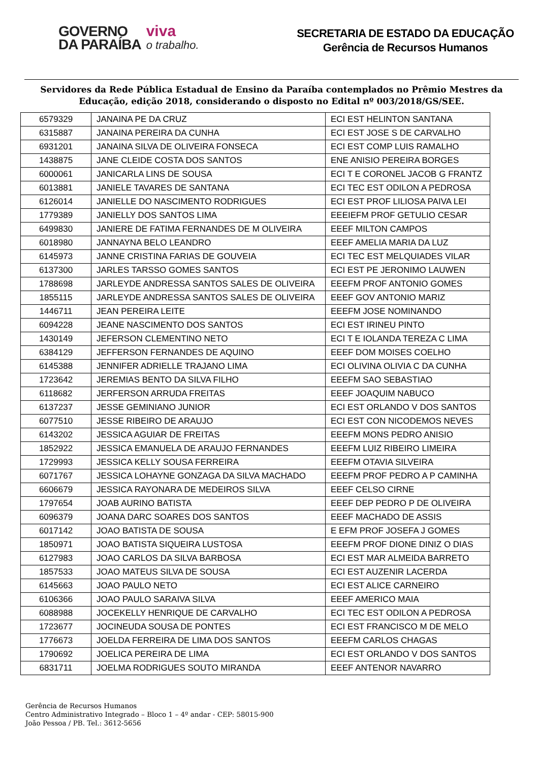GOVERNO
DA PARAÍBA
viva
o trabalho.
SECRETARIA DE ESTADO DA EDUCAÇÃO
Gerência de Recursos Humanos
Servidores da Rede Pública Estadual de Ensino da Paraíba contemplados no Prêmio Mestres da Educação, edição 2018, considerando o disposto no Edital nº 003/2018/GS/SEE.
| 6579329 | JANAINA PE DA CRUZ | ECI EST HELINTON SANTANA |
| 6315887 | JANAINA PEREIRA DA CUNHA | ECI EST JOSE S DE CARVALHO |
| 6931201 | JANAINA SILVA DE OLIVEIRA FONSECA | ECI EST COMP LUIS RAMALHO |
| 1438875 | JANE CLEIDE COSTA DOS SANTOS | ENE ANISIO PEREIRA BORGES |
| 6000061 | JANICARLA LINS DE SOUSA | ECI T E CORONEL JACOB G FRANTZ |
| 6013881 | JANIELE TAVARES DE SANTANA | ECI TEC EST ODILON A PEDROSA |
| 6126014 | JANIELLE DO NASCIMENTO RODRIGUES | ECI EST PROF LILIOSA PAIVA LEI |
| 1779389 | JANIELLY DOS SANTOS LIMA | EEEIEFM PROF GETULIO CESAR |
| 6499830 | JANIERE DE FATIMA FERNANDES DE M OLIVEIRA | EEEF MILTON CAMPOS |
| 6018980 | JANNAYNA BELO LEANDRO | EEEF AMELIA MARIA DA LUZ |
| 6145973 | JANNE CRISTINA FARIAS DE GOUVEIA | ECI TEC EST MELQUIADES VILAR |
| 6137300 | JARLES TARSSO GOMES SANTOS | ECI EST PE JERONIMO LAUWEN |
| 1788698 | JARLEYDE ANDRESSA SANTOS SALES DE OLIVEIRA | EEEFM PROF ANTONIO GOMES |
| 1855115 | JARLEYDE ANDRESSA SANTOS SALES DE OLIVEIRA | EEEF GOV ANTONIO MARIZ |
| 1446711 | JEAN PEREIRA LEITE | EEEFM JOSE NOMINANDO |
| 6094228 | JEANE NASCIMENTO DOS SANTOS | ECI EST IRINEU PINTO |
| 1430149 | JEFERSON CLEMENTINO NETO | ECI T E IOLANDA TEREZA C LIMA |
| 6384129 | JEFFERSON FERNANDES DE AQUINO | EEEF DOM MOISES COELHO |
| 6145388 | JENNIFER ADRIELLE TRAJANO LIMA | ECI OLIVINA OLIVIA C DA CUNHA |
| 1723642 | JEREMIAS BENTO DA SILVA FILHO | EEEFM SAO SEBASTIAO |
| 6118682 | JERFERSON ARRUDA FREITAS | EEEF JOAQUIM NABUCO |
| 6137237 | JESSE GEMINIANO JUNIOR | ECI EST ORLANDO V DOS SANTOS |
| 6077510 | JESSE RIBEIRO DE ARAUJO | ECI EST CON NICODEMOS NEVES |
| 6143202 | JESSICA AGUIAR DE FREITAS | EEEFM MONS PEDRO ANISIO |
| 1852922 | JESSICA EMANUELA DE ARAUJO FERNANDES | EEEFM LUIZ RIBEIRO LIMEIRA |
| 1729993 | JESSICA KELLY SOUSA FERREIRA | EEEFM OTAVIA SILVEIRA |
| 6071767 | JESSICA LOHAYNE GONZAGA DA SILVA MACHADO | EEEFM PROF PEDRO A P CAMINHA |
| 6606679 | JESSICA RAYONARA DE MEDEIROS SILVA | EEEF CELSO CIRNE |
| 1797654 | JOAB AURINO BATISTA | EEEF DEP PEDRO P DE OLIVEIRA |
| 6096379 | JOANA DARC SOARES DOS SANTOS | EEEF MACHADO DE ASSIS |
| 6017142 | JOAO BATISTA DE SOUSA | E EFM PROF JOSEFA J GOMES |
| 1850971 | JOAO BATISTA SIQUEIRA LUSTOSA | EEEFM PROF DIONE DINIZ O DIAS |
| 6127983 | JOAO CARLOS DA SILVA BARBOSA | ECI EST MAR ALMEIDA BARRETO |
| 1857533 | JOAO MATEUS SILVA DE SOUSA | ECI EST AUZENIR LACERDA |
| 6145663 | JOAO PAULO NETO | ECI EST ALICE CARNEIRO |
| 6106366 | JOAO PAULO SARAIVA SILVA | EEEF AMERICO MAIA |
| 6088988 | JOCEKELLY HENRIQUE DE CARVALHO | ECI TEC EST ODILON A PEDROSA |
| 1723677 | JOCINEUDA SOUSA DE PONTES | ECI EST FRANCISCO M DE MELO |
| 1776673 | JOELDA FERREIRA DE LIMA DOS SANTOS | EEEFM CARLOS CHAGAS |
| 1790692 | JOELICA PEREIRA DE LIMA | ECI EST ORLANDO V DOS SANTOS |
| 6831711 | JOELMA RODRIGUES SOUTO MIRANDA | EEEF ANTENOR NAVARRO |
Gerência de Recursos Humanos
Centro Administrativo Integrado – Bloco 1 – 4º andar - CEP: 58015-900
João Pessoa / PB. Tel.: 3612-5656